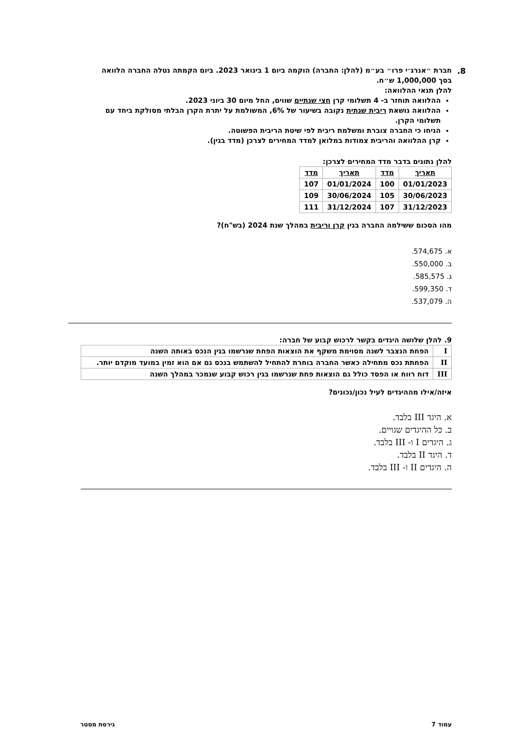8.
חברת ״אנרג׳י פרו״ בע״מ (להלן: החברה) הוקמה ביום 1 בינואר 2023. ביום הקמתה נטלה החברה הלוואה בסך 1,000,000 ש״ח.
להלן תנאי ההלוואה:
ההלוואה תוחזר ב- 4 תשלומי קרן חצי שנתיים שווים, החל מיום 30 ביוני 2023.
ההלוואה נושאת ריבית שנתית נקובה בשיעור של 6%, המשולמת על יתרת הקרן הבלתי מסולקת ביחד עם תשלומי הקרן.
הניחו כי החברה צוברת ומשלמת ריבית לפי שיטת הריבית הפשוטה.
קרן ההלוואה והריבית צמודות במלואן למדד המחירים לצרכן (מדד בגין).
להלן נתונים בדבר מדד המחירים לצרכן:
| תאריך | מדד | תאריך | מדד |
| --- | --- | --- | --- |
| 01/01/2023 | 100 | 01/01/2024 | 107 |
| 30/06/2023 | 105 | 30/06/2024 | 109 |
| 31/12/2023 | 107 | 31/12/2024 | 111 |
מהו הסכום ששילמה החברה בגין קרן וריבית במהלך שנת 2024 (בש"ח)?
א. 574,675.
ב. 550,000.
ג. 585,575.
ד. 599,350.
ה. 537,079.
9. להלן שלושה היגדים בקשר לרכוש קבוע של חברה:
| I | הפחת הנצבר לשנה מסוימת משקף את הוצאות הפחת שנרשמו בגין הנכס באותה השנה |
| II | הפחתת נכס מתחילה כאשר החברה בוחרת להתחיל להשתמש בנכס גם אם הוא זמין במועד מוקדם יותר. |
| III | דוח רווח או הפסד כולל גם הוצאות פחת שנרשמו בגין רכוש קבוע שנמכר במהלך השנה |
איזה/אילו מההיגדים לעיל נכון/נכונים?
א. היגד III בלבד.
ב. כל ההיגדים שגויים.
ג. היגדים I ו- III בלבד.
ד. היגד II בלבד.
ה. היגדים II ו- III בלבד.
עמוד 7 גירסת מסטר